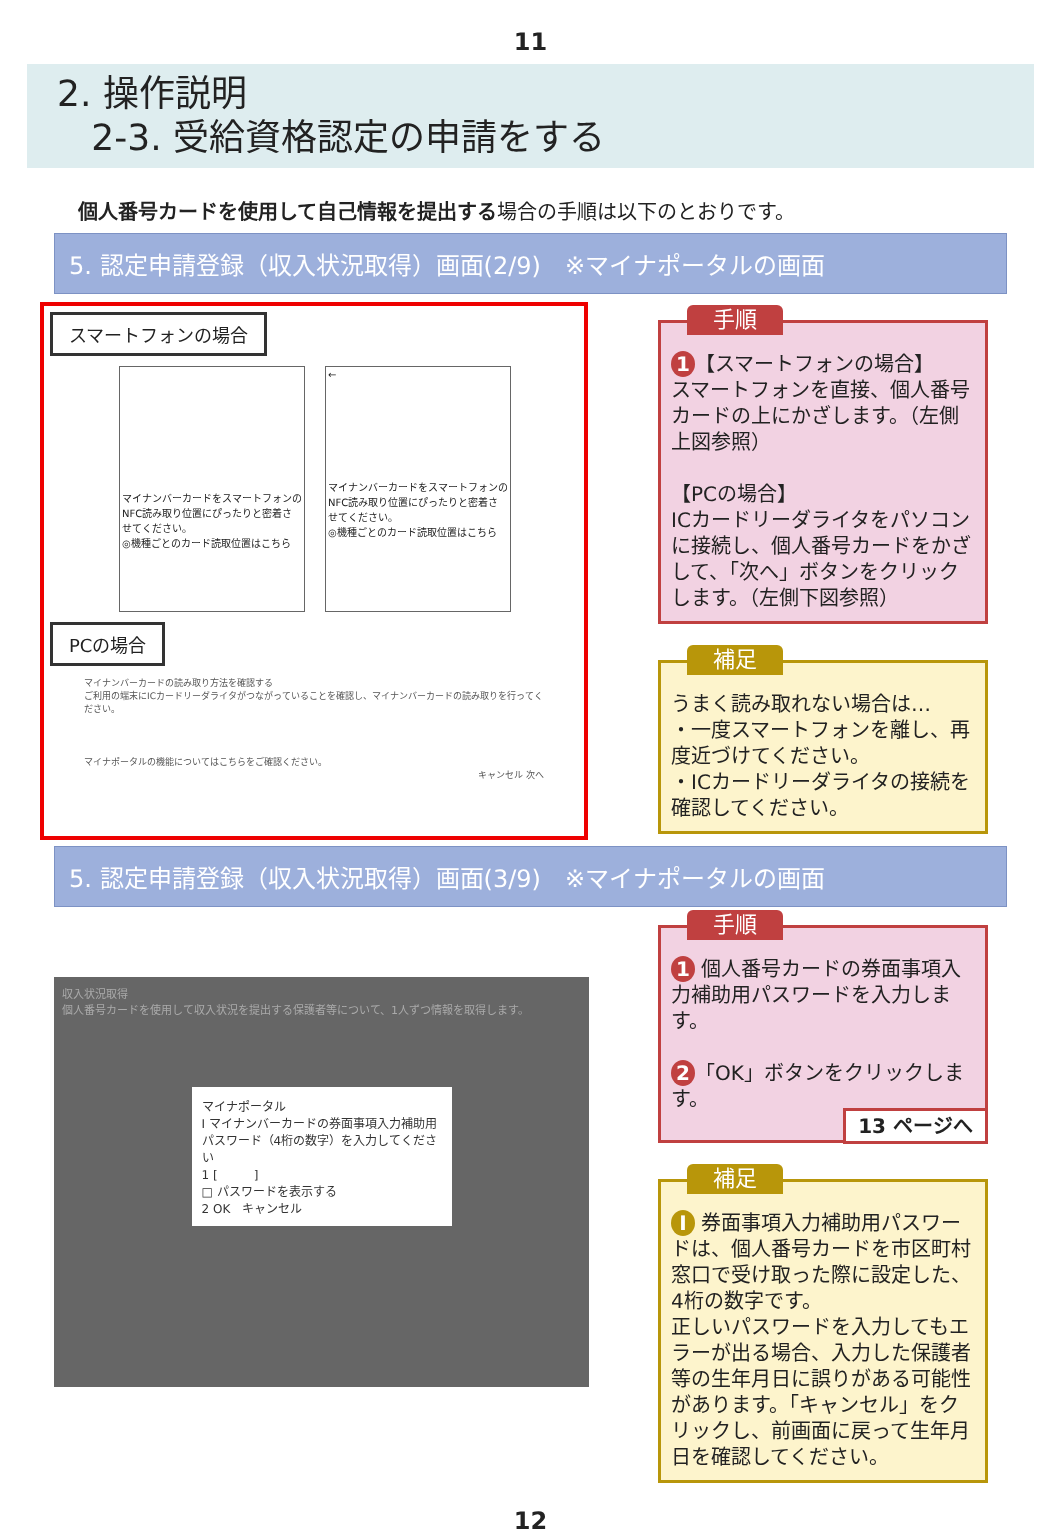11
2. 操作説明
2-3. 受給資格認定の申請をする
個人番号カードを使用して自己情報を提出する場合の手順は以下のとおりです。
5. 認定申請登録（収入状況取得）画面(2/9)　※マイナポータルの画面
スマートフォンの場合
マイナンバーカードをスマートフォンのNFC読み取り位置にぴったりと密着させてください。
◎機種ごとのカード読取位置はこちら ←
マイナンバーカードをスマートフォンのNFC読み取り位置にぴったりと密着させてください。
◎機種ごとのカード読取位置はこちら
PCの場合
マイナンバーカードの読み取り方法を確認する
ご利用の端末にICカードリーダライタがつながっていることを確認し、マイナンバーカードの読み取りを行ってください。
マイナポータルの機能についてはこちらをご確認ください。
キャンセル 次へ
手順
1 【スマートフォンの場合】
スマートフォンを直接、個人番号カードの上にかざします。（左側上図参照）
【PCの場合】
ICカードリーダライタをパソコンに接続し、個人番号カードをかざして、「次へ」ボタンをクリックします。（左側下図参照）
補足
うまく読み取れない場合は…
・一度スマートフォンを離し、再度近づけてください。
・ICカードリーダライタの接続を確認してください。
5. 認定申請登録（収入状況取得）画面(3/9)　※マイナポータルの画面
収入状況取得
個人番号カードを使用して収入状況を提出する保護者等について、1人ずつ情報を取得します。
マイナポータル
I マイナンバーカードの券面事項入力補助用パスワード（4桁の数字）を入力してください
1 [　　　]
□ パスワードを表示する
2 OK　キャンセル
手順
1 個人番号カードの券面事項入力補助用パスワードを入力します。
2 「OK」ボタンをクリックします。
13 ページへ
補足
I 券面事項入力補助用パスワードは、個人番号カードを市区町村窓口で受け取った際に設定した、4桁の数字です。
正しいパスワードを入力してもエラーが出る場合、入力した保護者等の生年月日に誤りがある可能性があります。「キャンセル」をクリックし、前画面に戻って生年月日を確認してください。
12